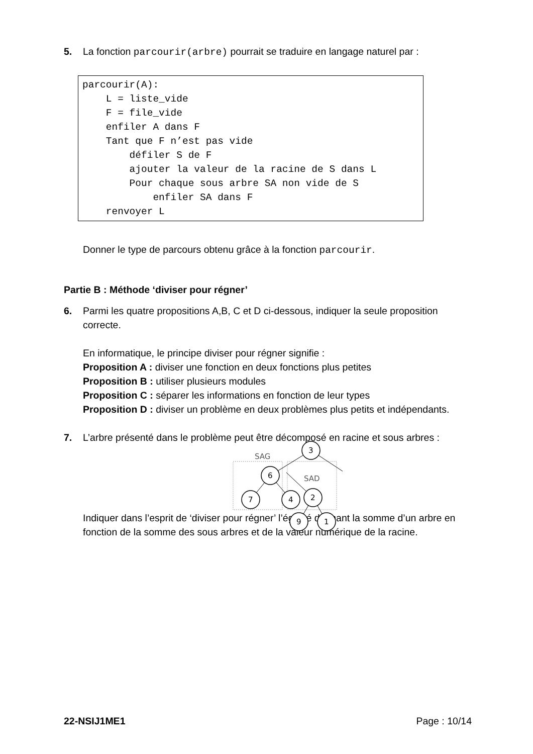5. La fonction parcourir(arbre) pourrait se traduire en langage naturel par :
parcourir(A):
    L = liste_vide
    F = file_vide
    enfiler A dans F
    Tant que F n’est pas vide
        défiler S de F
        ajouter la valeur de la racine de S dans L
        Pour chaque sous arbre SA non vide de S
            enfiler SA dans F
    renvoyer L
Donner le type de parcours obtenu grâce à la fonction parcourir.
Partie B : Méthode ‘diviser pour régner’
6. Parmi les quatre propositions A,B, C et D ci-dessous, indiquer la seule proposition correcte.
En informatique, le principe diviser pour régner signifie :
Proposition A : diviser une fonction en deux fonctions plus petites
Proposition B : utiliser plusieurs modules
Proposition C : séparer les informations en fonction de leur types
Proposition D : diviser un problème en deux problèmes plus petits et indépendants.
7. L’arbre présenté dans le problème peut être décomposé en racine et sous arbres :
3
6
7
4
SAG
x
Indiquer dans l’esprit de ‘diviser pour régner’ l’égalité donnant la somme d’un arbre en fonction de la somme des sous arbres et de la valeur numérique de la racine.
2
9
1
SAD
22-NSIJ1ME1 Page : 10/14